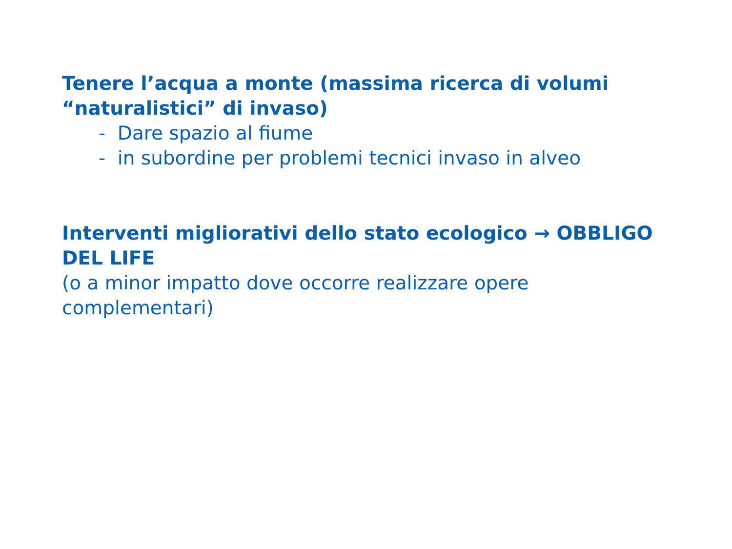Tenere l’acqua a monte (massima ricerca di volumi “naturalistici” di invaso)
- Dare spazio al fiume
- in subordine per problemi tecnici invaso in alveo
Interventi migliorativi dello stato ecologico → OBBLIGO DEL LIFE
(o a minor impatto dove occorre realizzare opere complementari)